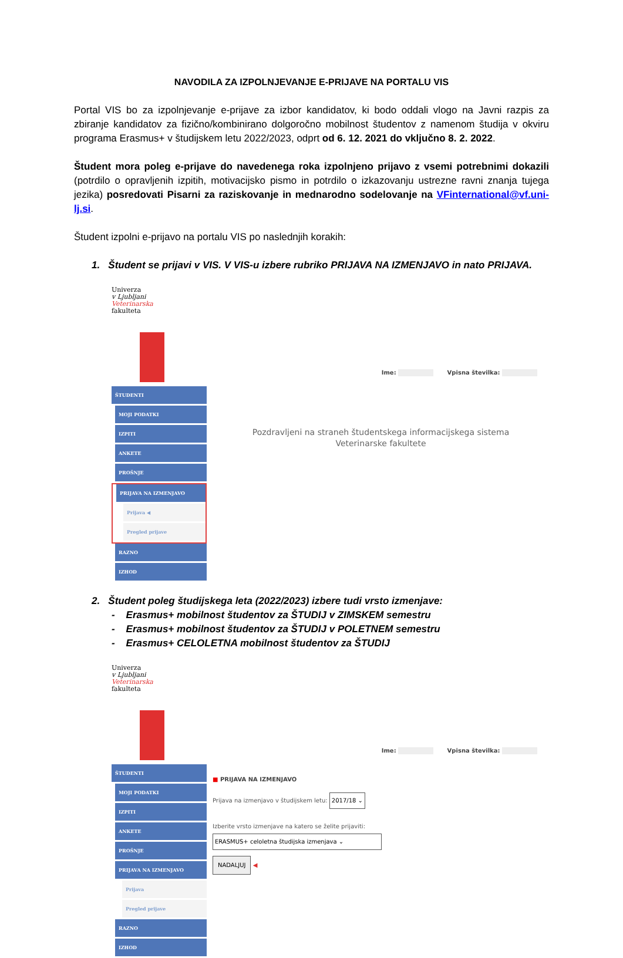NAVODILA ZA IZPOLNJEVANJE E-PRIJAVE NA PORTALU VIS
Portal VIS bo za izpolnjevanje e-prijave za izbor kandidatov, ki bodo oddali vlogo na Javni razpis za zbiranje kandidatov za fizično/kombinirano dolgoročno mobilnost študentov z namenom študija v okviru programa Erasmus+ v študijskem letu 2022/2023, odprt od 6. 12. 2021 do vključno 8. 2. 2022.
Študent mora poleg e-prijave do navedenega roka izpolnjeno prijavo z vsemi potrebnimi dokazili (potrdilo o opravljenih izpitih, motivacijsko pismo in potrdilo o izkazovanju ustrezne ravni znanja tujega jezika) posredovati Pisarni za raziskovanje in mednarodno sodelovanje na VFinternational@vf.uni-lj.si.
Študent izpolni e-prijavo na portalu VIS po naslednjih korakih:
1. Študent se prijavi v VIS. V VIS-u izbere rubriko PRIJAVA NA IZMENJAVO in nato PRIJAVA.
Univerza
v Ljubljani
Veterinarska
fakulteta
ŠTUDENTI
MOJI PODATKI
IZPITI
ANKETE
PROŠNJE
PRIJAVA NA IZMENJAVO
Prijava ◀
Pregled prijave
RAZNO
IZHOD
Ime: Vpisna številka:
Pozdravljeni na straneh študentskega informacijskega sistema
Veterinarske fakultete
2. Študent poleg študijskega leta (2022/2023) izbere tudi vrsto izmenjave:
- Erasmus+ mobilnost študentov za ŠTUDIJ v ZIMSKEM semestru
- Erasmus+ mobilnost študentov za ŠTUDIJ v POLETNEM semestru
- Erasmus+ CELOLETNA mobilnost študentov za ŠTUDIJ
Univerza
v Ljubljani
Veterinarska
fakulteta
ŠTUDENTI
MOJI PODATKI
IZPITI
ANKETE
PROŠNJE
PRIJAVA NA IZMENJAVO
Prijava
Pregled prijave
RAZNO
IZHOD
Ime: Vpisna številka:
■ PRIJAVA NA IZMENJAVO
Prijava na izmenjavo v študijskem letu: 2017/18 ⌄
Izberite vrsto izmenjave na katero se želite prijaviti:
ERASMUS+ celoletna študijska izmenjava ⌄
NADALJUJ ◀